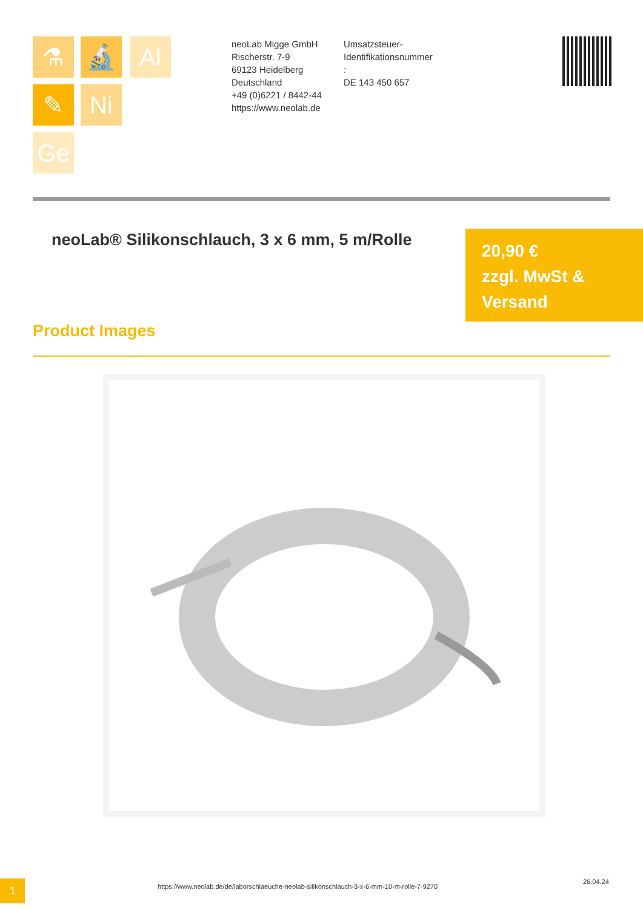⚗ 🔬 Al
✎ Ni
Ge
neoLab Migge GmbH
Rischerstr. 7-9
69123 Heidelberg
Deutschland
+49 (0)6221 / 8442-44
https://www.neolab.de
Umsatzsteuer-Identifikationsnummer
:
DE 143 450 657
neoLab® Silikonschlauch, 3 x 6 mm, 5 m/Rolle
20,90 €
zzgl. MwSt & Versand
Product Images
1
https://www.neolab.de/de/laborschlaeuche-neolab-silikonschlauch-3-x-6-mm-10-m-rolle-7-9270
26.04.24